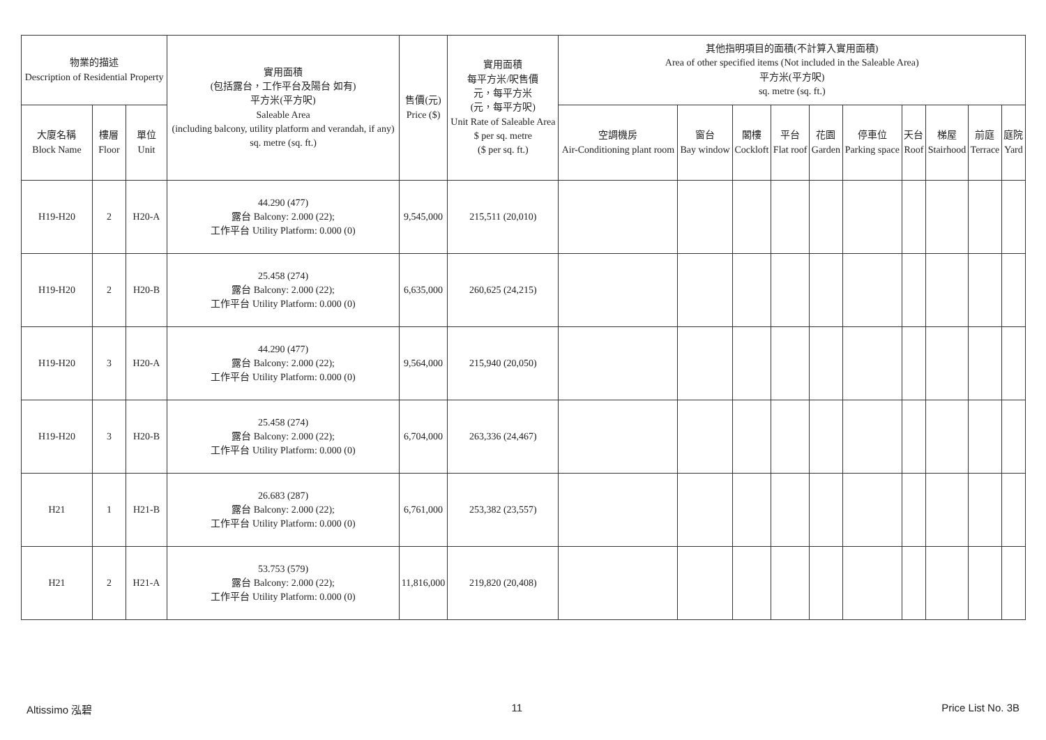| 物業的描述 Description of Residential Property | | | 實用面積 (包括露台，工作平台及陽台 如有) 平方米(平方呎) Saleable Area (including balcony, utility platform and verandah, if any) sq. metre (sq. ft.) | 售價(元) Price ($) | 實用面積 每平方米/呎售價 元，每平方米 (元，每平方呎) Unit Rate of Saleable Area $ per sq. metre ($ per sq. ft.) | 其他指明項目的面積(不計算入實用面積) Area of other specified items (Not included in the Saleable Area) 平方米(平方呎) sq. metre (sq. ft.) | | | | | | | | | |
| --- | --- | --- | --- | --- | --- | --- | --- | --- | --- | --- | --- | --- | --- | --- | --- |
| 大廈名稱 Block Name | 樓層 Floor | 單位 Unit | | | | 空調機房 Air-Conditioning plant room | 窗台 Bay window | 閣樓 Cockloft | 平台 Flat roof | 花園 Garden | 停車位 Parking space | 天台 Roof | 梯屋 Stairhood | 前庭 Terrace | 庭院 Yard |
| H19-H20 | 2 | H20-A | 44.290 (477) 露台 Balcony: 2.000 (22); 工作平台 Utility Platform: 0.000 (0) | 9,545,000 | 215,511 (20,010) | | | | | | | | | | |
| H19-H20 | 2 | H20-B | 25.458 (274) 露台 Balcony: 2.000 (22); 工作平台 Utility Platform: 0.000 (0) | 6,635,000 | 260,625 (24,215) | | | | | | | | | | |
| H19-H20 | 3 | H20-A | 44.290 (477) 露台 Balcony: 2.000 (22); 工作平台 Utility Platform: 0.000 (0) | 9,564,000 | 215,940 (20,050) | | | | | | | | | | |
| H19-H20 | 3 | H20-B | 25.458 (274) 露台 Balcony: 2.000 (22); 工作平台 Utility Platform: 0.000 (0) | 6,704,000 | 263,336 (24,467) | | | | | | | | | | |
| H21 | 1 | H21-B | 26.683 (287) 露台 Balcony: 2.000 (22); 工作平台 Utility Platform: 0.000 (0) | 6,761,000 | 253,382 (23,557) | | | | | | | | | | |
| H21 | 2 | H21-A | 53.753 (579) 露台 Balcony: 2.000 (22); 工作平台 Utility Platform: 0.000 (0) | 11,816,000 | 219,820 (20,408) | | | | | | | | | | |
Altissimo 泓碧 11 Price List No. 3B